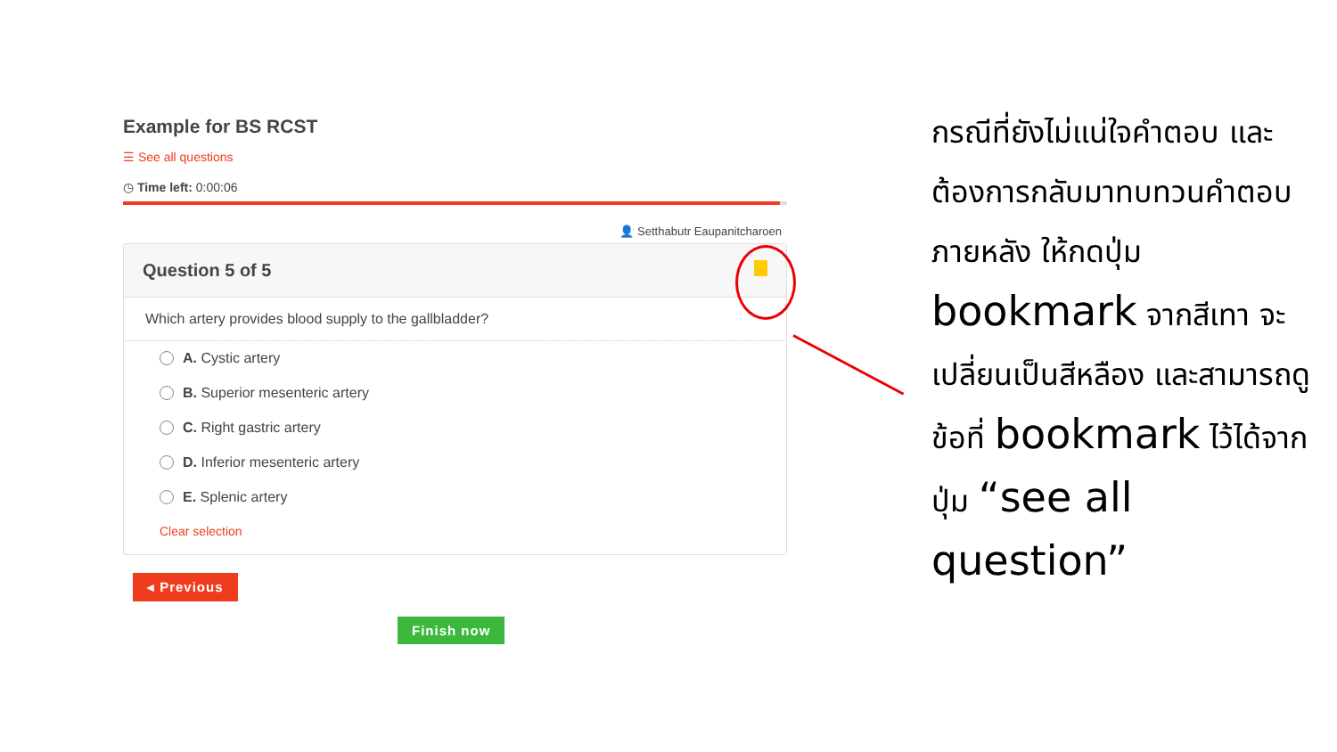Example for BS RCST
☰ See all questions
◷ Time left: 0:00:06
👤 Setthabutr Eaupanitcharoen
Question 5 of 5
Which artery provides blood supply to the gallbladder?
A. Cystic artery
B. Superior mesenteric artery
C. Right gastric artery
D. Inferior mesenteric artery
E. Splenic artery
Clear selection
◂ Previous
Finish now
กรณีที่ยังไม่แน่ใจคำตอบ และต้องการกลับมาทบทวนคำตอบภายหลัง ให้กดปุ่ม bookmark จากสีเทา จะเปลี่ยนเป็นสีหลือง และสามารถดูข้อที่ bookmark ไว้ได้จากปุ่ม “see all question”